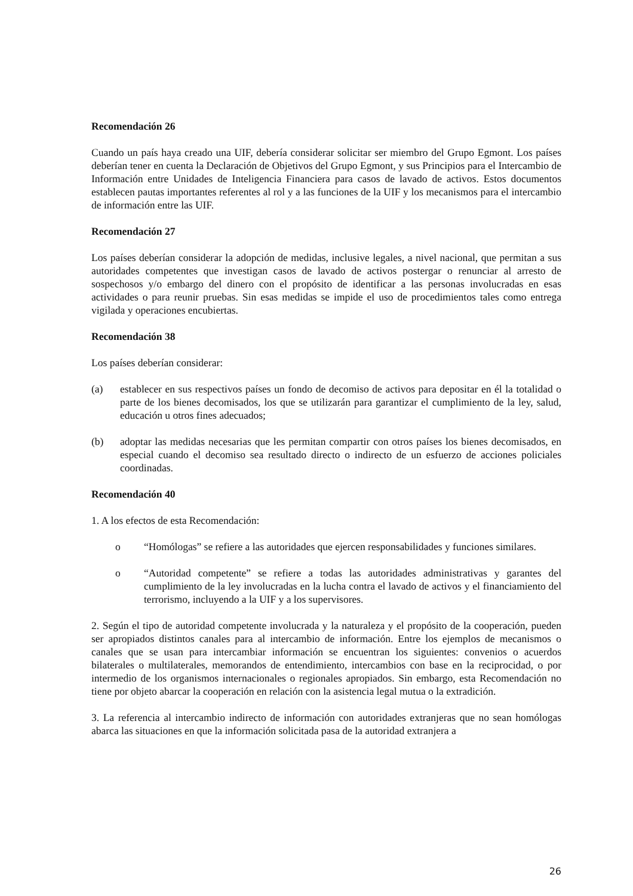Recomendación 26
Cuando un país haya creado una UIF, debería considerar solicitar ser miembro del Grupo Egmont. Los países deberían tener en cuenta la Declaración de Objetivos del Grupo Egmont, y sus Principios para el Intercambio de Información entre Unidades de Inteligencia Financiera para casos de lavado de activos. Estos documentos establecen pautas importantes referentes al rol y a las funciones de la UIF y los mecanismos para el intercambio de información entre las UIF.
Recomendación 27
Los países deberían considerar la adopción de medidas, inclusive legales, a nivel nacional, que permitan a sus autoridades competentes que investigan casos de lavado de activos postergar o renunciar al arresto de sospechosos y/o embargo del dinero con el propósito de identificar a las personas involucradas en esas actividades o para reunir pruebas. Sin esas medidas se impide el uso de procedimientos tales como entrega vigilada y operaciones encubiertas.
Recomendación 38
Los países deberían considerar:
(a) establecer en sus respectivos países un fondo de decomiso de activos para depositar en él la totalidad o parte de los bienes decomisados, los que se utilizarán para garantizar el cumplimiento de la ley, salud, educación u otros fines adecuados;
(b) adoptar las medidas necesarias que les permitan compartir con otros países los bienes decomisados, en especial cuando el decomiso sea resultado directo o indirecto de un esfuerzo de acciones policiales coordinadas.
Recomendación 40
1. A los efectos de esta Recomendación:
o “Homólogas” se refiere a las autoridades que ejercen responsabilidades y funciones similares.
o “Autoridad competente” se refiere a todas las autoridades administrativas y garantes del cumplimiento de la ley involucradas en la lucha contra el lavado de activos y el financiamiento del terrorismo, incluyendo a la UIF y a los supervisores.
2. Según el tipo de autoridad competente involucrada y la naturaleza y el propósito de la cooperación, pueden ser apropiados distintos canales para al intercambio de información. Entre los ejemplos de mecanismos o canales que se usan para intercambiar información se encuentran los siguientes: convenios o acuerdos bilaterales o multilaterales, memorandos de entendimiento, intercambios con base en la reciprocidad, o por intermedio de los organismos internacionales o regionales apropiados. Sin embargo, esta Recomendación no tiene por objeto abarcar la cooperación en relación con la asistencia legal mutua o la extradición.
3. La referencia al intercambio indirecto de información con autoridades extranjeras que no sean homólogas abarca las situaciones en que la información solicitada pasa de la autoridad extranjera a
26